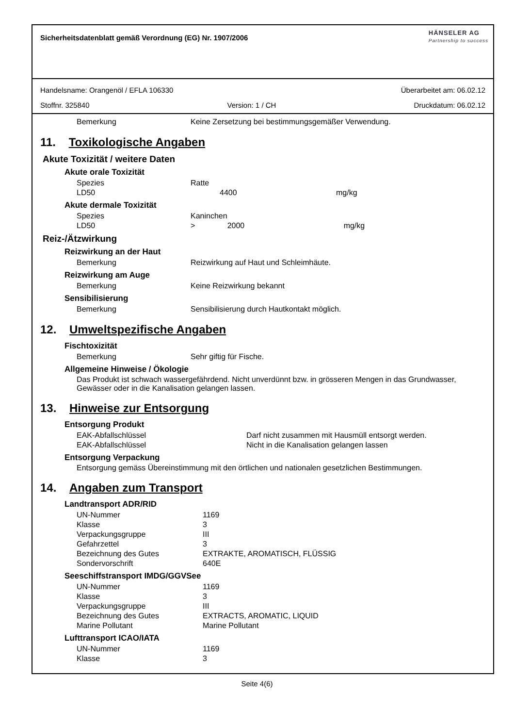Sicherheitsdatenblatt gemäß Verordnung (EG) Nr. 1907/2006
HÄNSELER AG
Partnership to success
Handelsname: Orangenöl / EFLA 106330 Überarbeitet am: 06.02.12
Stoffnr. 325840 Version: 1 / CH Druckdatum: 06.02.12
| Bemerkung | Keine Zersetzung bei bestimmungsgemäßer Verwendung. |
11. Toxikologische Angaben
Akute Toxizität / weitere Daten
Akute orale Toxizität
| Spezies | Ratte | | |
| LD50 | | 4400 | mg/kg |
Akute dermale Toxizität
| Spezies | Kaninchen | | |
| LD50 | > | 2000 | mg/kg |
Reiz-/Ätzwirkung
Reizwirkung an der Haut
| Bemerkung | Reizwirkung auf Haut und Schleimhäute. |
Reizwirkung am Auge
| Bemerkung | Keine Reizwirkung bekannt |
Sensibilisierung
| Bemerkung | Sensibilisierung durch Hautkontakt möglich. |
12. Umweltspezifische Angaben
Fischtoxizität
| Bemerkung | Sehr giftig für Fische. |
Allgemeine Hinweise / Ökologie
Das Produkt ist schwach wassergefährdend. Nicht unverdünnt bzw. in grösseren Mengen in das Grundwasser, Gewässer oder in die Kanalisation gelangen lassen.
13. Hinweise zur Entsorgung
Entsorgung Produkt
| EAK-Abfallschlüssel | Darf nicht zusammen mit Hausmüll entsorgt werden. |
| EAK-Abfallschlüssel | Nicht in die Kanalisation gelangen lassen |
Entsorgung Verpackung
Entsorgung gemäss Übereinstimmung mit den örtlichen und nationalen gesetzlichen Bestimmungen.
14. Angaben zum Transport
Landtransport ADR/RID
| UN-Nummer | 1169 |
| Klasse | 3 |
| Verpackungsgruppe | III |
| Gefahrzettel | 3 |
| Bezeichnung des Gutes | EXTRAKTE, AROMATISCH, FLÜSSIG |
| Sondervorschrift | 640E |
Seeschiffstransport IMDG/GGVSee
| UN-Nummer | 1169 |
| Klasse | 3 |
| Verpackungsgruppe | III |
| Bezeichnung des Gutes | EXTRACTS, AROMATIC, LIQUID |
| Marine Pollutant | Marine Pollutant |
Lufttransport ICAO/IATA
| UN-Nummer | 1169 |
| Klasse | 3 |
Seite 4(6)